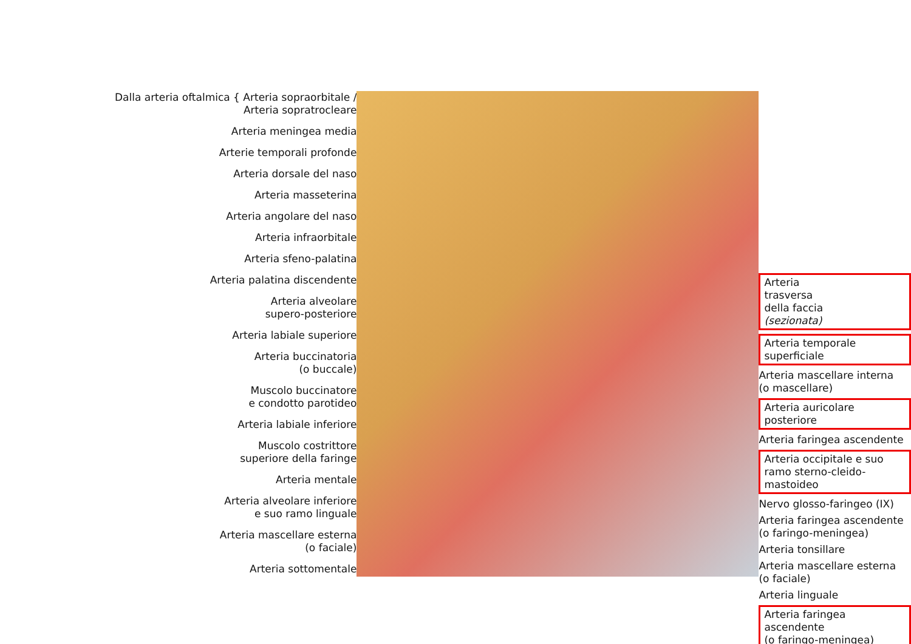Dalla arteria oftalmica { Arteria sopraorbitale / Arteria sopratrocleare
Arteria meningea media
Arterie temporali profonde
Arteria dorsale del naso
Arteria masseterina
Arteria angolare del naso
Arteria infraorbitale
Arteria sfeno-palatina
Arteria palatina discendente
Arteria alveolare
supero-posteriore
Arteria labiale superiore
Arteria buccinatoria
(o buccale)
Muscolo buccinatore
e condotto parotideo
Arteria labiale inferiore
Muscolo costrittore
superiore della faringe
Arteria mentale
Arteria alveolare inferiore
e suo ramo linguale
Arteria mascellare esterna
(o faciale)
Arteria sottomentale
Arteria
trasversa
della faccia
(sezionata)
Arteria temporale
superficiale
Arteria mascellare interna
(o mascellare)
Arteria auricolare posteriore
Arteria faringea ascendente
Arteria occipitale e suo
ramo sterno-cleido-mastoideo
Nervo glosso-faringeo (IX)
Arteria faringea ascendente
(o faringo-meningea)
Arteria tonsillare
Arteria mascellare esterna
(o faciale)
Arteria linguale
Arteria faringea ascendente
(o faringo-meningea)